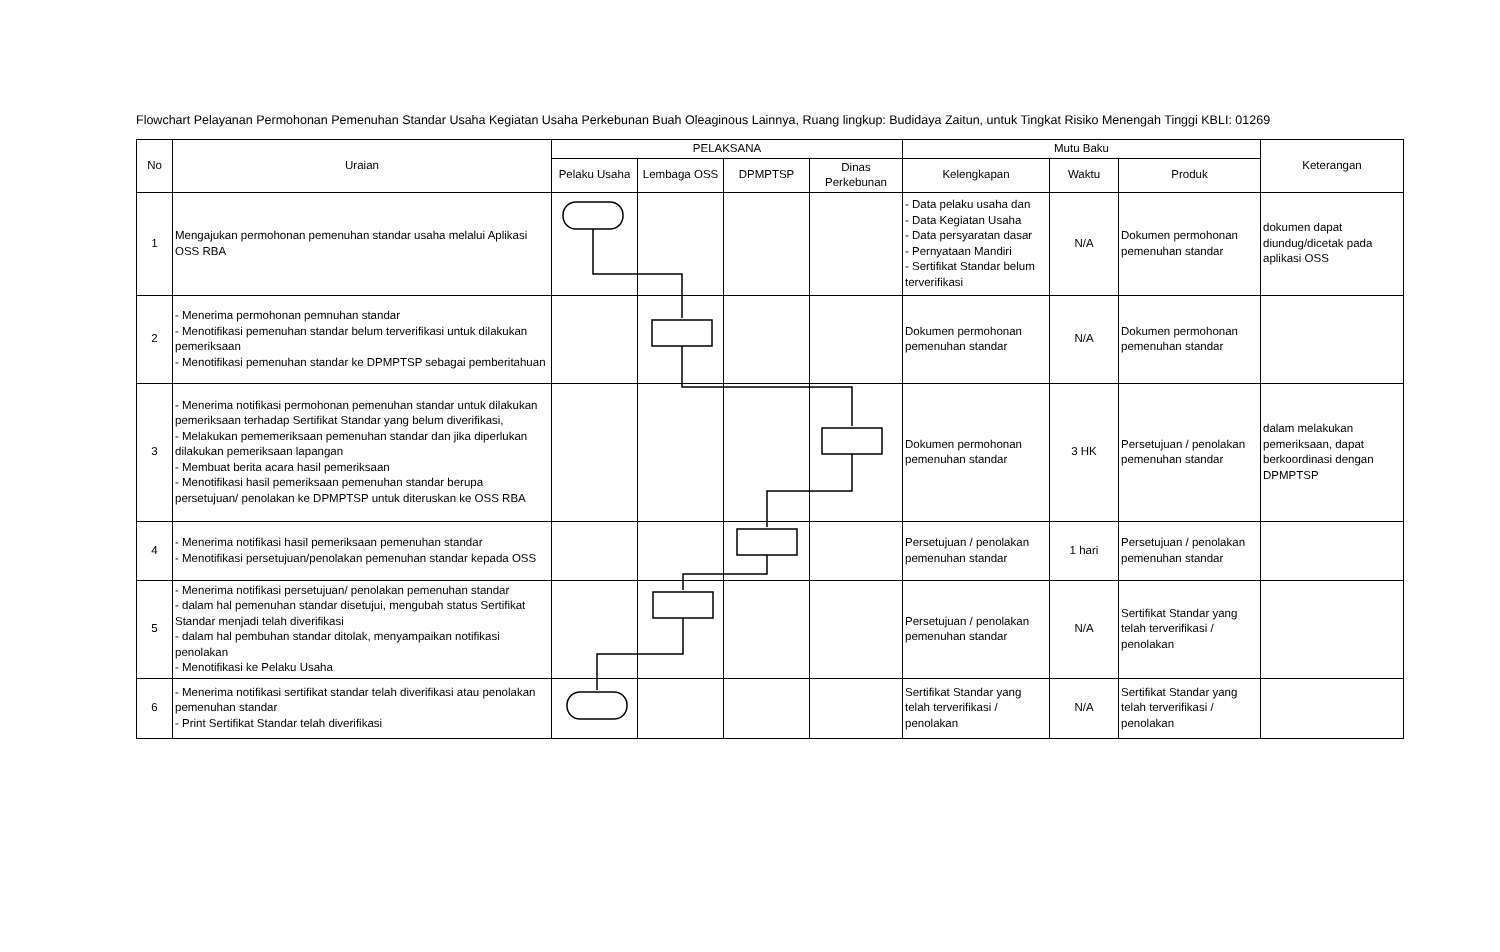Flowchart Pelayanan Permohonan Pemenuhan Standar Usaha Kegiatan Usaha Perkebunan Buah Oleaginous Lainnya, Ruang lingkup: Budidaya Zaitun, untuk Tingkat Risiko Menengah Tinggi KBLI: 01269
| No | Uraian | PELAKSANA | | | | Mutu Baku | | | Keterangan |
| --- | --- | --- | --- | --- | --- | --- | --- | --- | --- |
| | | Pelaku Usaha | Lembaga OSS | DPMPTSP | Dinas Perkebunan | Kelengkapan | Waktu | Produk | |
| 1 | Mengajukan permohonan pemenuhan standar usaha melalui Aplikasi OSS RBA | | | | | - Data pelaku usaha dan - Data Kegiatan Usaha - Data persyaratan dasar - Pernyataan Mandiri - Sertifikat Standar belum terverifikasi | N/A | Dokumen permohonan pemenuhan standar | dokumen dapat diundug/dicetak pada aplikasi OSS |
| 2 | - Menerima permohonan pemnuhan standar - Menotifikasi pemenuhan standar belum terverifikasi untuk dilakukan pemeriksaan - Menotifikasi pemenuhan standar ke DPMPTSP sebagai pemberitahuan | | | | | Dokumen permohonan pemenuhan standar | N/A | Dokumen permohonan pemenuhan standar | |
| 3 | - Menerima notifikasi permohonan pemenuhan standar untuk dilakukan pemeriksaan terhadap Sertifikat Standar yang belum diverifikasi, - Melakukan pememeriksaan pemenuhan standar dan jika diperlukan dilakukan pemeriksaan lapangan - Membuat berita acara hasil pemeriksaan - Menotifikasi hasil pemeriksaan pemenuhan standar berupa persetujuan/ penolakan ke DPMPTSP untuk diteruskan ke OSS RBA | | | | | Dokumen permohonan pemenuhan standar | 3 HK | Persetujuan / penolakan pemenuhan standar | dalam melakukan pemeriksaan, dapat berkoordinasi dengan DPMPTSP |
| 4 | - Menerima notifikasi hasil pemeriksaan pemenuhan standar - Menotifikasi persetujuan/penolakan pemenuhan standar kepada OSS | | | | | Persetujuan / penolakan pemenuhan standar | 1 hari | Persetujuan / penolakan pemenuhan standar | |
| 5 | - Menerima notifikasi persetujuan/ penolakan pemenuhan standar - dalam hal pemenuhan standar disetujui, mengubah status Sertifikat Standar menjadi telah diverifikasi - dalam hal pembuhan standar ditolak, menyampaikan notifikasi penolakan - Menotifikasi ke Pelaku Usaha | | | | | Persetujuan / penolakan pemenuhan standar | N/A | Sertifikat Standar yang telah terverifikasi / penolakan | |
| 6 | - Menerima notifikasi sertifikat standar telah diverifikasi atau penolakan pemenuhan standar - Print Sertifikat Standar telah diverifikasi | | | | | Sertifikat Standar yang telah terverifikasi / penolakan | N/A | Sertifikat Standar yang telah terverifikasi / penolakan | |